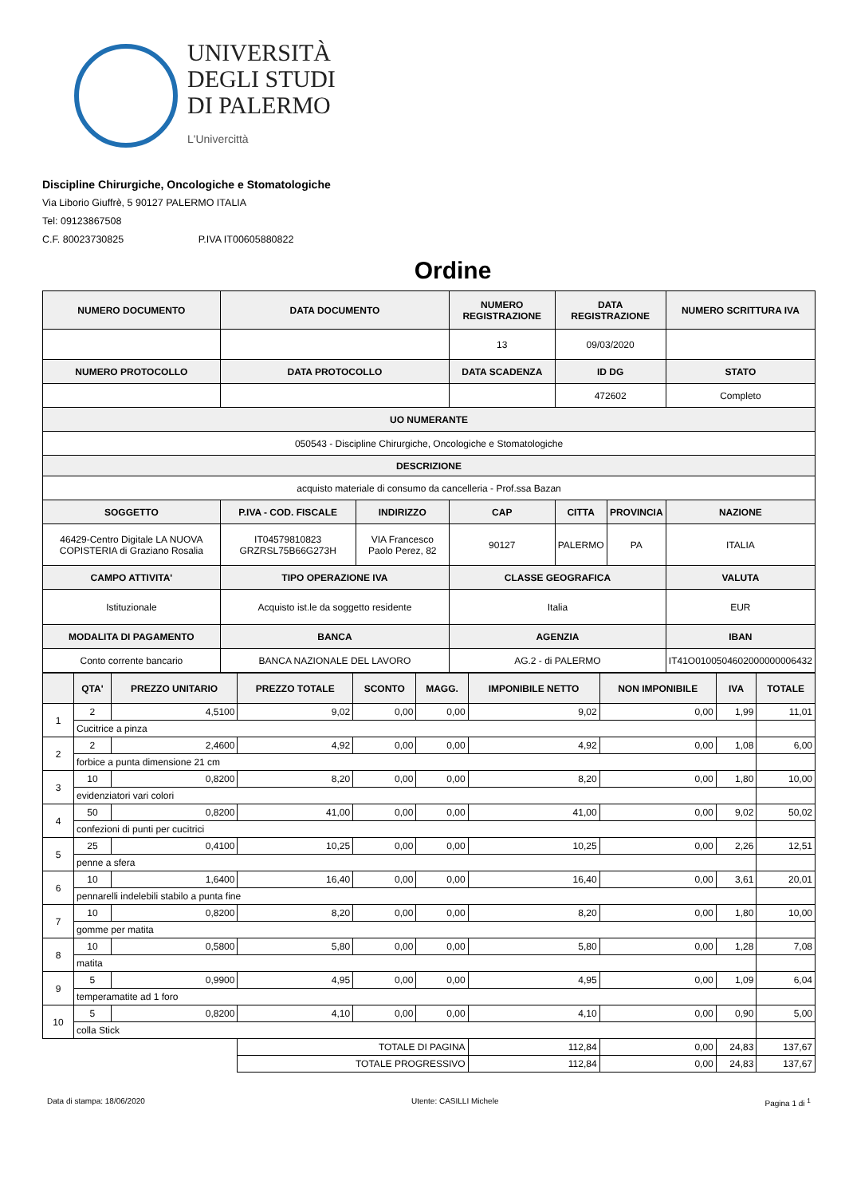UNIVERSITÀ
DEGLI STUDI
DI PALERMO
L'Univercittà
Discipline Chirurgiche, Oncologiche e Stomatologiche
Via Liborio Giuffrè, 5 90127 PALERMO ITALIA
Tel: 09123867508
C.F. 80023730825 P.IVA IT00605880822
Ordine
| NUMERO DOCUMENTO | DATA DOCUMENTO | | NUMERO REGISTRAZIONE | DATA REGISTRAZIONE | | NUMERO SCRITTURA IVA |
| --- | --- | --- | --- | --- | --- | --- |
| | | | 13 | 09/03/2020 | | |
| NUMERO PROTOCOLLO | DATA PROTOCOLLO | | DATA SCADENZA | ID DG | | STATO |
| | | | | 472602 | | Completo |
| UO NUMERANTE | | | | | | |
| 050543 - Discipline Chirurgiche, Oncologiche e Stomatologiche | | | | | | |
| DESCRIZIONE | | | | | | |
| acquisto materiale di consumo da cancelleria - Prof.ssa Bazan | | | | | | |
| SOGGETTO | P.IVA - COD. FISCALE | INDIRIZZO | CAP | CITTA | PROVINCIA | NAZIONE |
| 46429-Centro Digitale LA NUOVA COPISTERIA di Graziano Rosalia | IT04579810823 GRZRSL75B66G273H | VIA Francesco Paolo Perez, 82 | 90127 | PALERMO | PA | ITALIA |
| CAMPO ATTIVITA' | TIPO OPERAZIONE IVA | | CLASSE GEOGRAFICA | | | VALUTA |
| Istituzionale | Acquisto ist.le da soggetto residente | | Italia | | | EUR |
| MODALITA DI PAGAMENTO | BANCA | | AGENZIA | | | IBAN |
| Conto corrente bancario | BANCA NAZIONALE DEL LAVORO | | AG.2 - di PALERMO | | | IT41O0100504602000000006432 |
| | QTA' | PREZZO UNITARIO | PREZZO TOTALE | SCONTO | MAGG. | IMPONIBILE NETTO | NON IMPONIBILE | IVA | TOTALE |
| --- | --- | --- | --- | --- | --- | --- | --- | --- | --- |
| 1 | 2 | 4,5100 | 9,02 | 0,00 | 0,00 | 9,02 | 0,00 | 1,99 | 11,01 |
| | Cucitrice a pinza | | | | | | | | |
| 2 | 2 | 2,4600 | 4,92 | 0,00 | 0,00 | 4,92 | 0,00 | 1,08 | 6,00 |
| | forbice a punta dimensione 21 cm | | | | | | | | |
| 3 | 10 | 0,8200 | 8,20 | 0,00 | 0,00 | 8,20 | 0,00 | 1,80 | 10,00 |
| | evidenziatori vari colori | | | | | | | | |
| 4 | 50 | 0,8200 | 41,00 | 0,00 | 0,00 | 41,00 | 0,00 | 9,02 | 50,02 |
| | confezioni di punti per cucitrici | | | | | | | | |
| 5 | 25 | 0,4100 | 10,25 | 0,00 | 0,00 | 10,25 | 0,00 | 2,26 | 12,51 |
| | penne a sfera | | | | | | | | |
| 6 | 10 | 1,6400 | 16,40 | 0,00 | 0,00 | 16,40 | 0,00 | 3,61 | 20,01 |
| | pennarelli indelebili stabilo a punta fine | | | | | | | | |
| 7 | 10 | 0,8200 | 8,20 | 0,00 | 0,00 | 8,20 | 0,00 | 1,80 | 10,00 |
| | gomme per matita | | | | | | | | |
| 8 | 10 | 0,5800 | 5,80 | 0,00 | 0,00 | 5,80 | 0,00 | 1,28 | 7,08 |
| | matita | | | | | | | | |
| 9 | 5 | 0,9900 | 4,95 | 0,00 | 0,00 | 4,95 | 0,00 | 1,09 | 6,04 |
| | temperamatite ad 1 foro | | | | | | | | |
| 10 | 5 | 0,8200 | 4,10 | 0,00 | 0,00 | 4,10 | 0,00 | 0,90 | 5,00 |
| | colla Stick | | | | | | | | |
| | | | TOTALE DI PAGINA | | | 112,84 | 0,00 | 24,83 | 137,67 |
| | | | TOTALE PROGRESSIVO | | | 112,84 | 0,00 | 24,83 | 137,67 |
Data di stampa: 18/06/2020 Utente: CASILLI Michele Pagina 1 di <sup>1</sup>